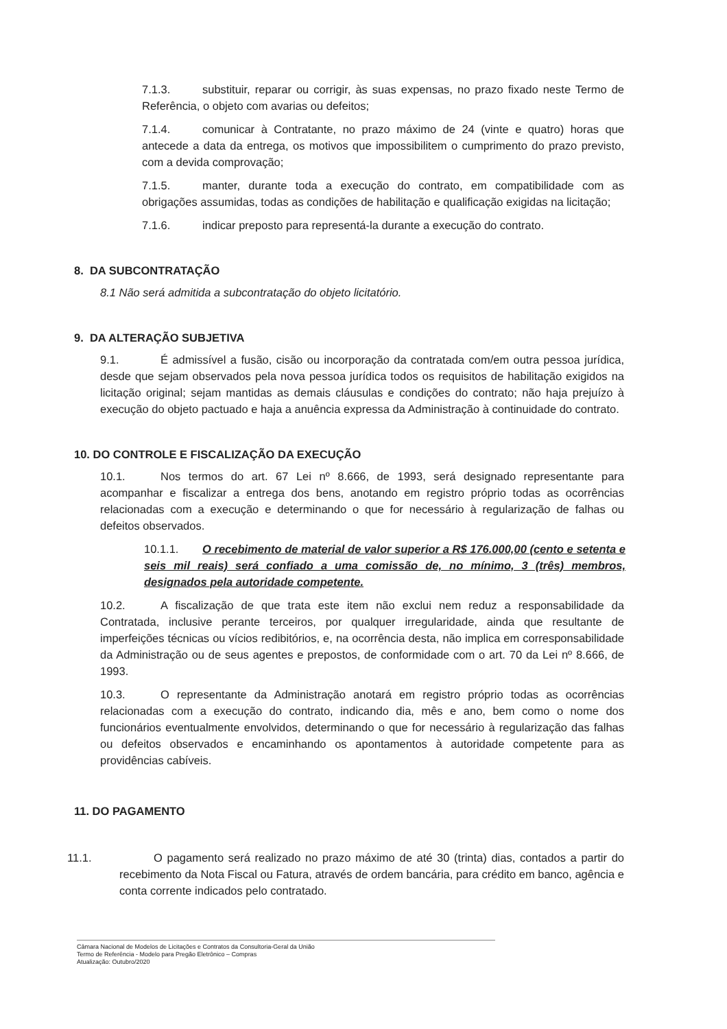7.1.3. substituir, reparar ou corrigir, às suas expensas, no prazo fixado neste Termo de Referência, o objeto com avarias ou defeitos;
7.1.4. comunicar à Contratante, no prazo máximo de 24 (vinte e quatro) horas que antecede a data da entrega, os motivos que impossibilitem o cumprimento do prazo previsto, com a devida comprovação;
7.1.5. manter, durante toda a execução do contrato, em compatibilidade com as obrigações assumidas, todas as condições de habilitação e qualificação exigidas na licitação;
7.1.6. indicar preposto para representá-la durante a execução do contrato.
8. DA SUBCONTRATAÇÃO
8.1 Não será admitida a subcontratação do objeto licitatório.
9. DA ALTERAÇÃO SUBJETIVA
9.1. É admissível a fusão, cisão ou incorporação da contratada com/em outra pessoa jurídica, desde que sejam observados pela nova pessoa jurídica todos os requisitos de habilitação exigidos na licitação original; sejam mantidas as demais cláusulas e condições do contrato; não haja prejuízo à execução do objeto pactuado e haja a anuência expressa da Administração à continuidade do contrato.
10. DO CONTROLE E FISCALIZAÇÃO DA EXECUÇÃO
10.1. Nos termos do art. 67 Lei nº 8.666, de 1993, será designado representante para acompanhar e fiscalizar a entrega dos bens, anotando em registro próprio todas as ocorrências relacionadas com a execução e determinando o que for necessário à regularização de falhas ou defeitos observados.
10.1.1. O recebimento de material de valor superior a R$ 176.000,00 (cento e setenta e seis mil reais) será confiado a uma comissão de, no mínimo, 3 (três) membros, designados pela autoridade competente.
10.2. A fiscalização de que trata este item não exclui nem reduz a responsabilidade da Contratada, inclusive perante terceiros, por qualquer irregularidade, ainda que resultante de imperfeições técnicas ou vícios redibitórios, e, na ocorrência desta, não implica em corresponsabilidade da Administração ou de seus agentes e prepostos, de conformidade com o art. 70 da Lei nº 8.666, de 1993.
10.3. O representante da Administração anotará em registro próprio todas as ocorrências relacionadas com a execução do contrato, indicando dia, mês e ano, bem como o nome dos funcionários eventualmente envolvidos, determinando o que for necessário à regularização das falhas ou defeitos observados e encaminhando os apontamentos à autoridade competente para as providências cabíveis.
11. DO PAGAMENTO
11.1. O pagamento será realizado no prazo máximo de até 30 (trinta) dias, contados a partir do recebimento da Nota Fiscal ou Fatura, através de ordem bancária, para crédito em banco, agência e conta corrente indicados pelo contratado.
Câmara Nacional de Modelos de Licitações e Contratos da Consultoria-Geral da União
Termo de Referência - Modelo para Pregão Eletrônico – Compras
Atualização: Outubro/2020